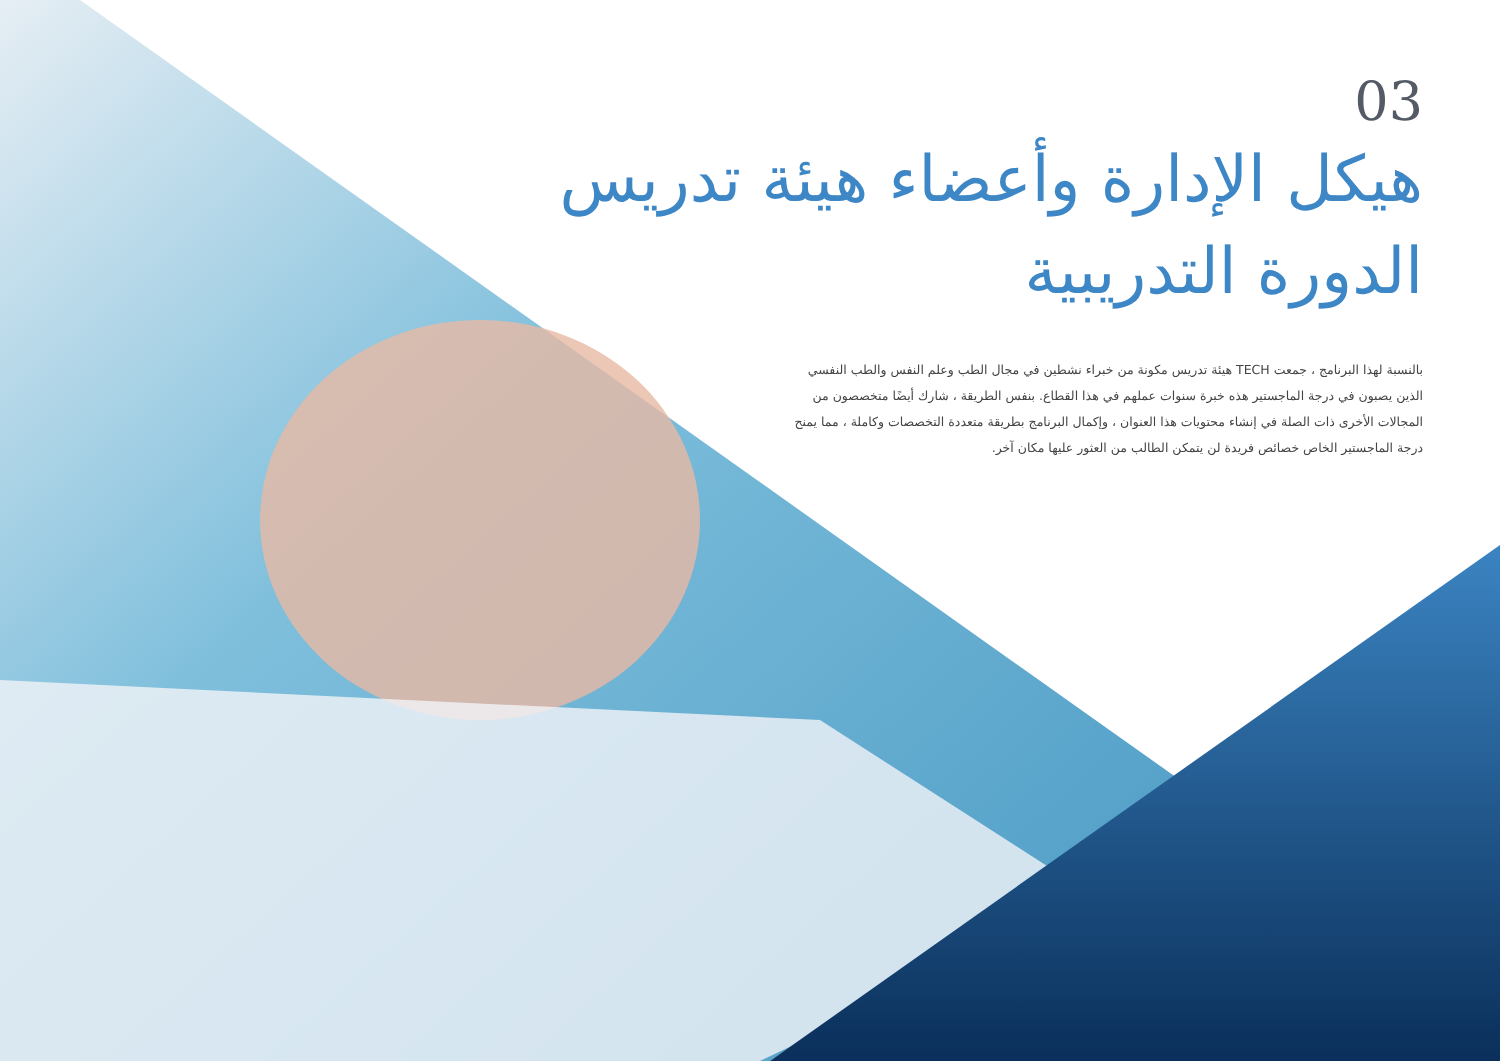03
هيكل الإدارة وأعضاء هيئة تدريس الدورة التدريبية
بالنسبة لهذا البرنامج ، جمعت TECH هيئة تدريس مكونة من خبراء نشطين في مجال الطب وعلم النفس والطب النفسي الذين يصبون في درجة الماجستير هذه خبرة سنوات عملهم في هذا القطاع. بنفس الطريقة ، شارك أيضًا متخصصون من المجالات الأخرى ذات الصلة في إنشاء محتويات هذا العنوان ، وإكمال البرنامج بطريقة متعددة التخصصات وكاملة ، مما يمنح درجة الماجستير الخاص خصائص فريدة لن يتمكن الطالب من العثور عليها مكان آخر.